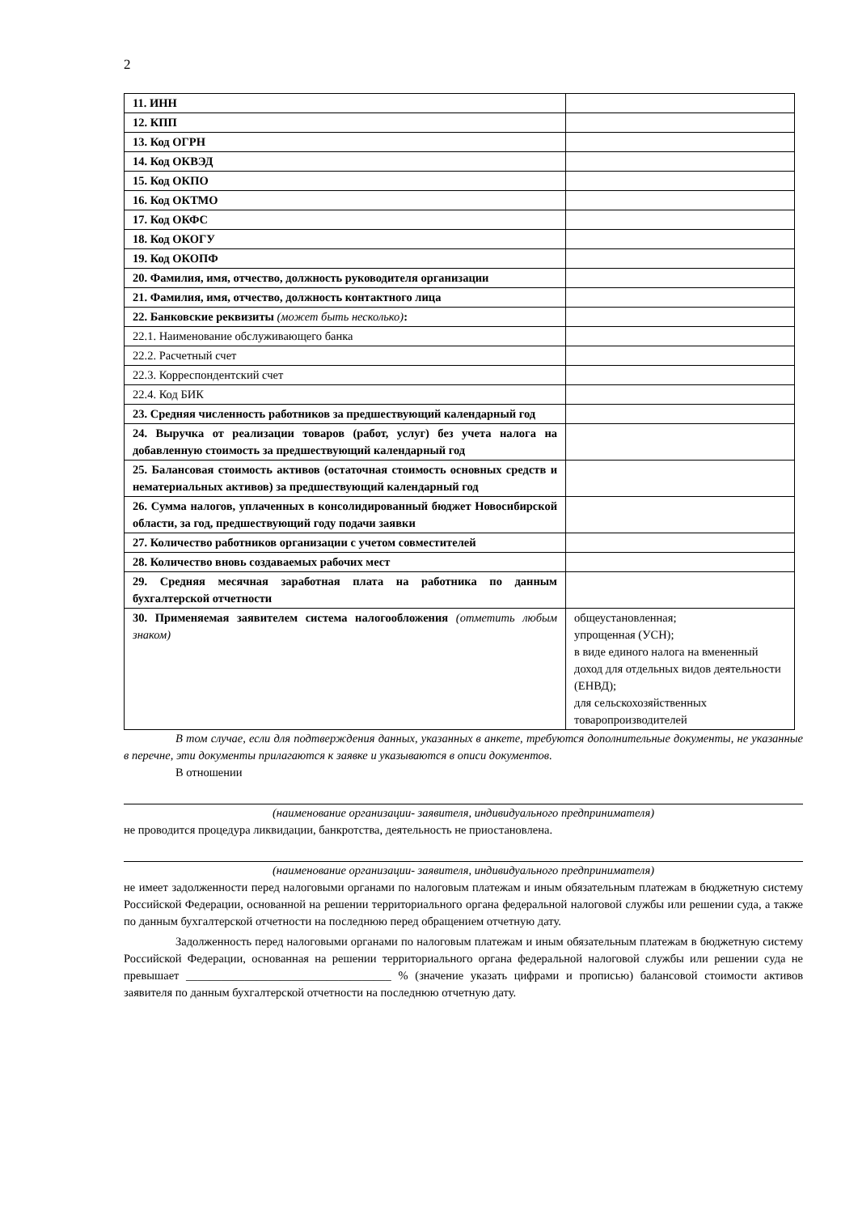2
| 11. ИНН | |
| 12. КПП | |
| 13. Код ОГРН | |
| 14. Код ОКВЭД | |
| 15. Код ОКПО | |
| 16. Код ОКТМО | |
| 17. Код ОКФС | |
| 18. Код ОКОГУ | |
| 19. Код ОКОПФ | |
| 20. Фамилия, имя, отчество, должность руководителя организации | |
| 21. Фамилия, имя, отчество, должность контактного лица | |
| 22. Банковские реквизиты (может быть несколько) : | |
| 22.1. Наименование обслуживающего банка | |
| 22.2. Расчетный счет | |
| 22.3. Корреспондентский счет | |
| 22.4. Код БИК | |
| 23. Средняя численность работников за предшествующий календарный год | |
| 24. Выручка от реализации товаров (работ, услуг) без учета налога на добавленную стоимость за предшествующий календарный год | |
| 25. Балансовая стоимость активов (остаточная стоимость основных средств и нематериальных активов) за предшествующий календарный год | |
| 26. Сумма налогов, уплаченных в консолидированный бюджет Новосибирской области, за год, предшествующий году подачи заявки | |
| 27. Количество работников организации с учетом совместителей | |
| 28. Количество вновь создаваемых рабочих мест | |
| 29. Средняя месячная заработная плата на работника по данным бухгалтерской отчетности | |
| 30. Применяемая заявителем система налогообложения (отметить любым знаком) | общеустановленная; упрощенная (УСН); в виде единого налога на вмененный доход для отдельных видов деятельности (ЕНВД); для сельскохозяйственных товаропроизводителей |
В том случае, если для подтверждения данных, указанных в анкете, требуются дополнительные документы, не указанные в перечне, эти документы прилагаются к заявке и указываются в описи документов.
В отношении
(наименование организации- заявителя, индивидуального предпринимателя)
не проводится процедура ликвидации, банкротства, деятельность не приостановлена.
(наименование организации- заявителя, индивидуального предпринимателя)
не имеет задолженности перед налоговыми органами по налоговым платежам и иным обязательным платежам в бюджетную систему Российской Федерации, основанной на решении территориального органа федеральной налоговой службы или решении суда, а также по данным бухгалтерской отчетности на последнюю перед обращением отчетную дату.
Задолженность перед налоговыми органами по налоговым платежам и иным обязательным платежам в бюджетную систему Российской Федерации, основанная на решении территориального органа федеральной налоговой службы или решении суда не превышает ___________________________________ % (значение указать цифрами и прописью) балансовой стоимости активов заявителя по данным бухгалтерской отчетности на последнюю отчетную дату.